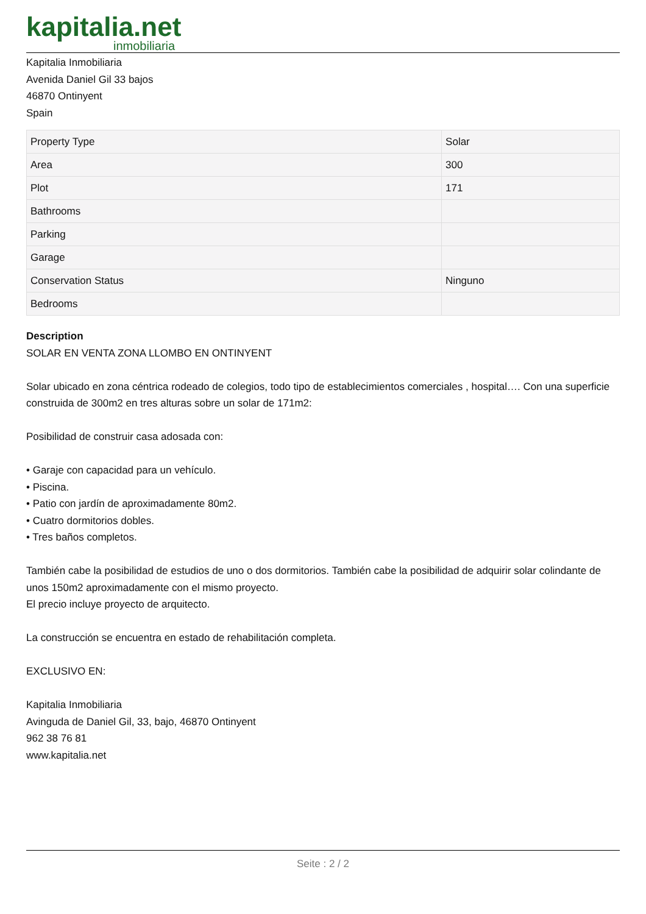kapitalia.net
inmobiliaria
Kapitalia Inmobiliaria
Avenida Daniel Gil 33 bajos
46870 Ontinyent
Spain
| Property Type | Solar |
| Area | 300 |
| Plot | 171 |
| Bathrooms | |
| Parking | |
| Garage | |
| Conservation Status | Ninguno |
| Bedrooms | |
Description
SOLAR EN VENTA ZONA LLOMBO EN ONTINYENT
Solar ubicado en zona céntrica rodeado de colegios, todo tipo de establecimientos comerciales , hospital…. Con una superficie construida de 300m2 en tres alturas sobre un solar de 171m2:
Posibilidad de construir casa adosada con:
• Garaje con capacidad para un vehículo.
• Piscina.
• Patio con jardín de aproximadamente 80m2.
• Cuatro dormitorios dobles.
• Tres baños completos.
También cabe la posibilidad de estudios de uno o dos dormitorios. También cabe la posibilidad de adquirir solar colindante de unos 150m2 aproximadamente con el mismo proyecto.
El precio incluye proyecto de arquitecto.
La construcción se encuentra en estado de rehabilitación completa.
EXCLUSIVO EN:
Kapitalia Inmobiliaria
Avinguda de Daniel Gil, 33, bajo, 46870 Ontinyent
962 38 76 81
www.kapitalia.net
Seite : 2 / 2